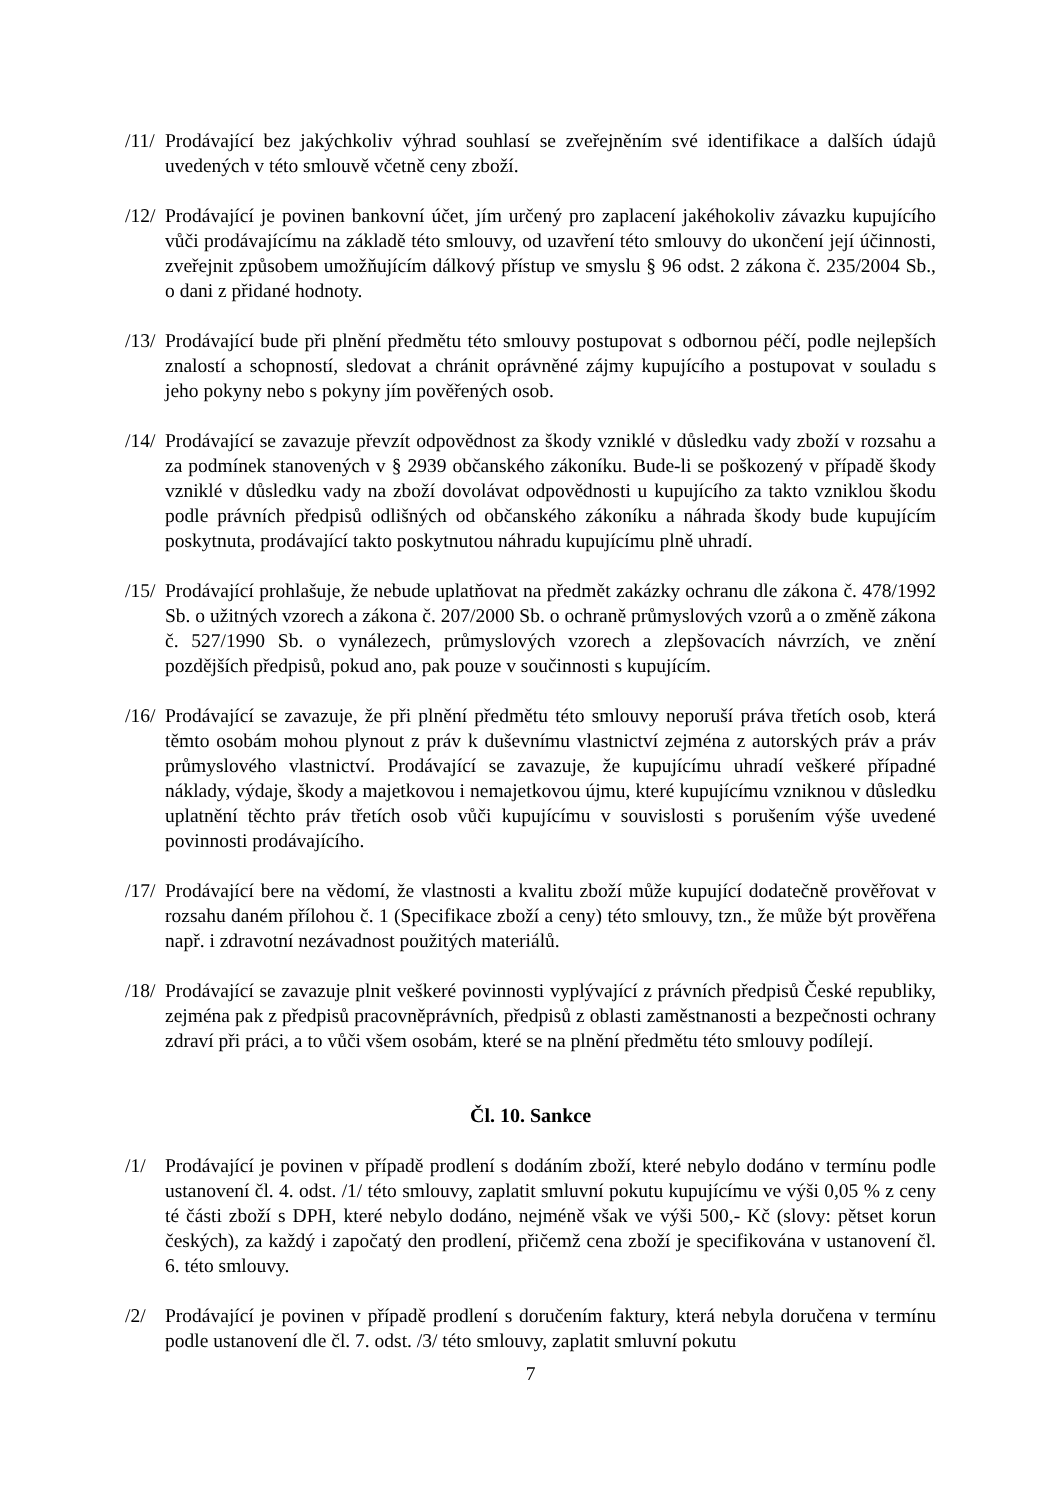/11/
Prodávající bez jakýchkoliv výhrad souhlasí se zveřejněním své identifikace a dalších údajů uvedených v této smlouvě včetně ceny zboží.
/12/
Prodávající je povinen bankovní účet, jím určený pro zaplacení jakéhokoliv závazku kupujícího vůči prodávajícímu na základě této smlouvy, od uzavření této smlouvy do ukončení její účinnosti, zveřejnit způsobem umožňujícím dálkový přístup ve smyslu § 96 odst. 2 zákona č. 235/2004 Sb., o dani z přidané hodnoty.
/13/
Prodávající bude při plnění předmětu této smlouvy postupovat s odbornou péčí, podle nejlepších znalostí a schopností, sledovat a chránit oprávněné zájmy kupujícího a postupovat v souladu s jeho pokyny nebo s pokyny jím pověřených osob.
/14/
Prodávající se zavazuje převzít odpovědnost za škody vzniklé v důsledku vady zboží v rozsahu a za podmínek stanovených v § 2939 občanského zákoníku. Bude-li se poškozený v případě škody vzniklé v důsledku vady na zboží dovolávat odpovědnosti u kupujícího za takto vzniklou škodu podle právních předpisů odlišných od občanského zákoníku a náhrada škody bude kupujícím poskytnuta, prodávající takto poskytnutou náhradu kupujícímu plně uhradí.
/15/
Prodávající prohlašuje, že nebude uplatňovat na předmět zakázky ochranu dle zákona č. 478/1992 Sb. o užitných vzorech a zákona č. 207/2000 Sb. o ochraně průmyslových vzorů a o změně zákona č. 527/1990 Sb. o vynálezech, průmyslových vzorech a zlepšovacích návrzích, ve znění pozdějších předpisů, pokud ano, pak pouze v součinnosti s kupujícím.
/16/
Prodávající se zavazuje, že při plnění předmětu této smlouvy neporuší práva třetích osob, která těmto osobám mohou plynout z práv k duševnímu vlastnictví zejména z autorských práv a práv průmyslového vlastnictví. Prodávající se zavazuje, že kupujícímu uhradí veškeré případné náklady, výdaje, škody a majetkovou i nemajetkovou újmu, které kupujícímu vzniknou v důsledku uplatnění těchto práv třetích osob vůči kupujícímu v souvislosti s porušením výše uvedené povinnosti prodávajícího.
/17/
Prodávající bere na vědomí, že vlastnosti a kvalitu zboží může kupující dodatečně prověřovat v rozsahu daném přílohou č. 1 (Specifikace zboží a ceny) této smlouvy, tzn., že může být prověřena např. i zdravotní nezávadnost použitých materiálů.
/18/
Prodávající se zavazuje plnit veškeré povinnosti vyplývající z právních předpisů České republiky, zejména pak z předpisů pracovněprávních, předpisů z oblasti zaměstnanosti a bezpečnosti ochrany zdraví při práci, a to vůči všem osobám, které se na plnění předmětu této smlouvy podílejí.
Čl. 10. Sankce
/1/ Prodávající je povinen v případě prodlení s dodáním zboží, které nebylo dodáno v termínu podle ustanovení čl. 4. odst. /1/ této smlouvy, zaplatit smluvní pokutu kupujícímu ve výši 0,05 % z ceny té části zboží s DPH, které nebylo dodáno, nejméně však ve výši 500,- Kč (slovy: pětset korun českých), za každý i započatý den prodlení, přičemž cena zboží je specifikována v ustanovení čl. 6. této smlouvy.
/2/ Prodávající je povinen v případě prodlení s doručením faktury, která nebyla doručena v termínu podle ustanovení dle čl. 7. odst. /3/ této smlouvy, zaplatit smluvní pokutu
7